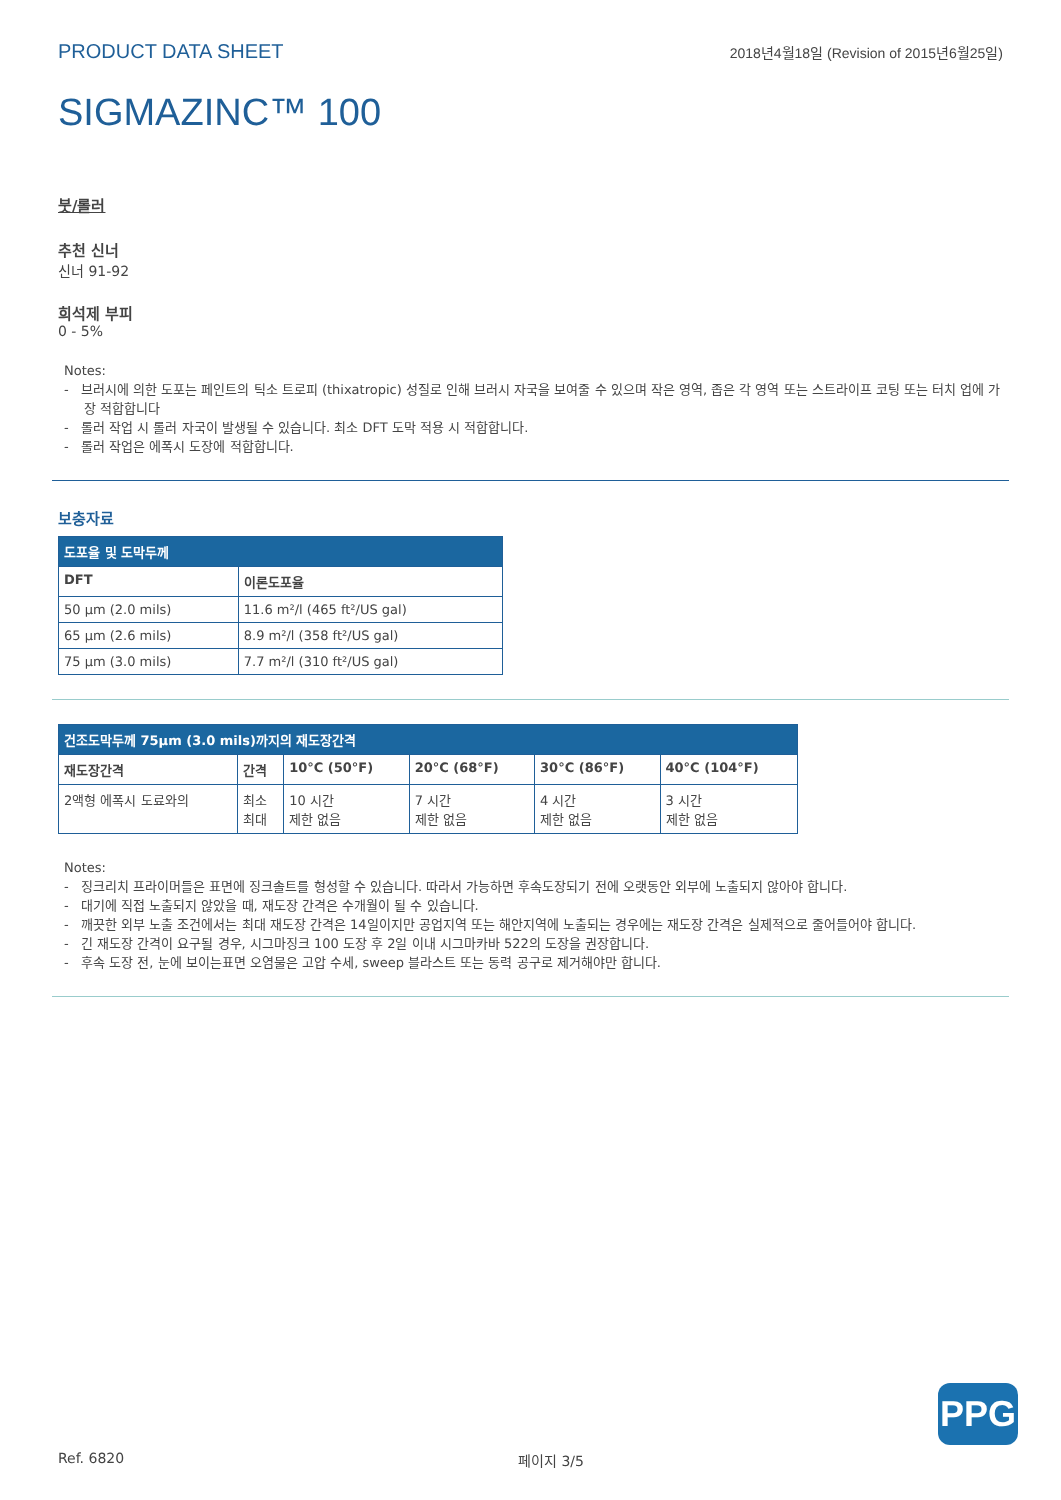PRODUCT DATA SHEET 2018년4월18일 (Revision of 2015년6월25일)
SIGMAZINC™ 100
붓/롤러
추천 신너
신너 91-92
희석제 부피
0 - 5%
Notes:
- 브러시에 의한 도포는 페인트의 틱소 트로피 (thixatropic) 성질로 인해 브러시 자국을 보여줄 수 있으며 작은 영역, 좁은 각 영역 또는 스트라이프 코팅 또는 터치 업에 가장 적합합니다
- 롤러 작업 시 롤러 자국이 발생될 수 있습니다. 최소 DFT 도막 적용 시 적합합니다.
- 롤러 작업은 에폭시 도장에 적합합니다.
보충자료
| 도포율 및 도막두께 | |
| --- | --- |
| DFT | 이론도포율 |
| 50 µm (2.0 mils) | 11.6 m²/l (465 ft²/US gal) |
| 65 µm (2.6 mils) | 8.9 m²/l (358 ft²/US gal) |
| 75 µm (3.0 mils) | 7.7 m²/l (310 ft²/US gal) |
| 건조도막두께 75µm (3.0 mils)까지의 재도장간격 | | | | | |
| --- | --- | --- | --- | --- | --- |
| 재도장간격 | 간격 | 10°C (50°F) | 20°C (68°F) | 30°C (86°F) | 40°C (104°F) |
| 2액형 에폭시 도료와의 | 최소 최대 | 10 시간 제한 없음 | 7 시간 제한 없음 | 4 시간 제한 없음 | 3 시간 제한 없음 |
Notes:
- 징크리치 프라이머들은 표면에 징크솔트를 형성할 수 있습니다. 따라서 가능하면 후속도장되기 전에 오랫동안 외부에 노출되지 않아야 합니다.
- 대기에 직접 노출되지 않았을 때, 재도장 간격은 수개월이 될 수 있습니다.
- 깨끗한 외부 노출 조건에서는 최대 재도장 간격은 14일이지만 공업지역 또는 해안지역에 노출되는 경우에는 재도장 간격은 실제적으로 줄어들어야 합니다.
- 긴 재도장 간격이 요구될 경우, 시그마징크 100 도장 후 2일 이내 시그마카바 522의 도장을 권장합니다.
- 후속 도장 전, 눈에 보이는표면 오염물은 고압 수세, sweep 블라스트 또는 동력 공구로 제거해야만 합니다.
PPG
Ref. 6820 페이지 3/5